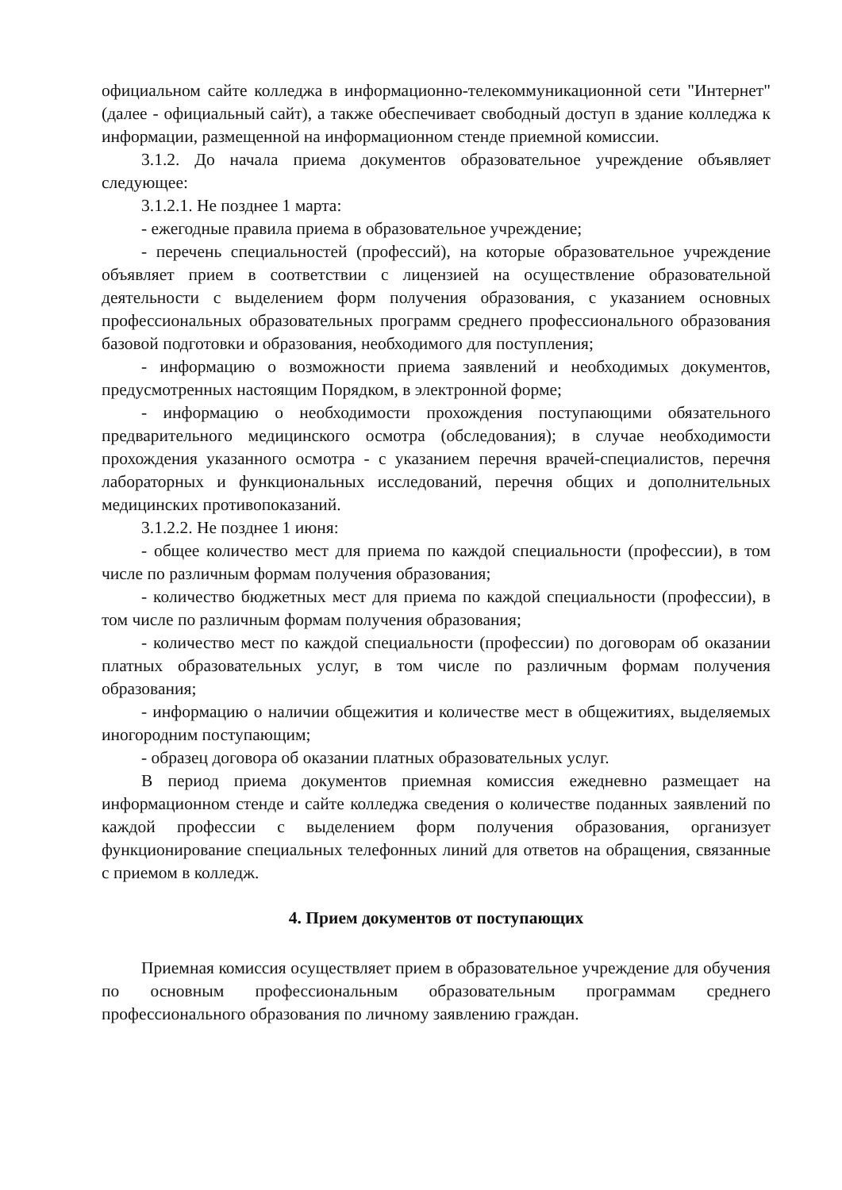официальном сайте колледжа в информационно-телекоммуникационной сети "Интернет" (далее - официальный сайт), а также обеспечивает свободный доступ в здание колледжа к информации, размещенной на информационном стенде приемной комиссии.
3.1.2. До начала приема документов образовательное учреждение объявляет следующее:
3.1.2.1. Не позднее 1 марта:
- ежегодные правила приема в образовательное учреждение;
- перечень специальностей (профессий), на которые образовательное учреждение объявляет прием в соответствии с лицензией на осуществление образовательной деятельности с выделением форм получения образования, с указанием основных профессиональных образовательных программ среднего профессионального образования базовой подготовки и образования, необходимого для поступления;
- информацию о возможности приема заявлений и необходимых документов, предусмотренных настоящим Порядком, в электронной форме;
- информацию о необходимости прохождения поступающими обязательного предварительного медицинского осмотра (обследования); в случае необходимости прохождения указанного осмотра - с указанием перечня врачей-специалистов, перечня лабораторных и функциональных исследований, перечня общих и дополнительных медицинских противопоказаний.
3.1.2.2. Не позднее 1 июня:
- общее количество мест для приема по каждой специальности (профессии), в том числе по различным формам получения образования;
- количество бюджетных мест для приема по каждой специальности (профессии), в том числе по различным формам получения образования;
- количество мест по каждой специальности (профессии) по договорам об оказании платных образовательных услуг, в том числе по различным формам получения образования;
- информацию о наличии общежития и количестве мест в общежитиях, выделяемых иногородним поступающим;
- образец договора об оказании платных образовательных услуг.
В период приема документов приемная комиссия ежедневно размещает на информационном стенде и сайте колледжа сведения о количестве поданных заявлений по каждой профессии с выделением форм получения образования, организует функционирование специальных телефонных линий для ответов на обращения, связанные с приемом в колледж.
4. Прием документов от поступающих
Приемная комиссия осуществляет прием в образовательное учреждение для обучения по основным профессиональным образовательным программам среднего профессионального образования по личному заявлению граждан.